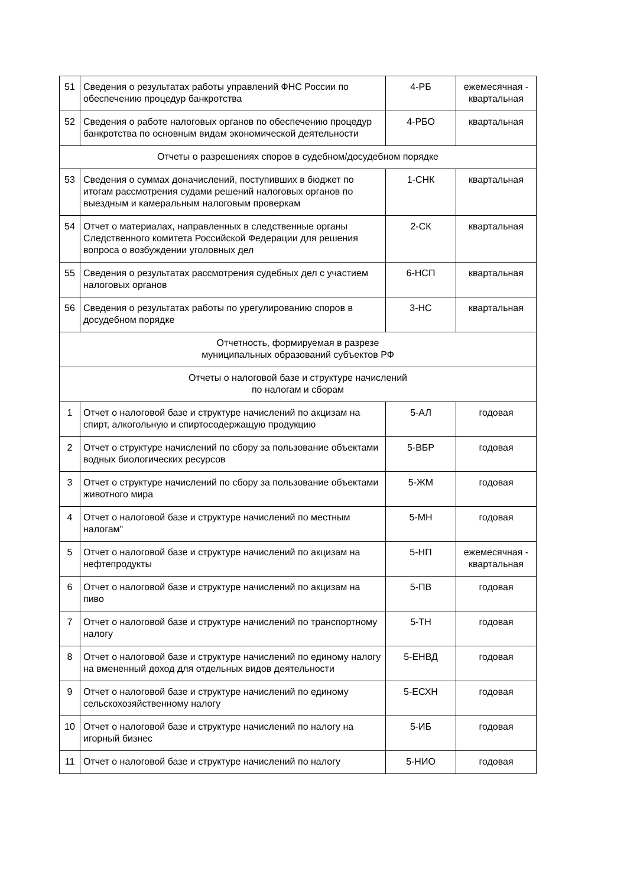| 51 | Сведения о результатах работы управлений ФНС России по обеспечению процедур банкротства | 4-РБ | ежемесячная - квартальная |
| 52 | Сведения о работе налоговых органов по обеспечению процедур банкротства по основным видам экономической деятельности | 4-РБО | квартальная |
| Отчеты о разрешениях споров в судебном/досудебном порядке | | | |
| 53 | Сведения о суммах доначислений, поступивших в бюджет по итогам рассмотрения судами решений налоговых органов по выездным и камеральным налоговым проверкам | 1-СНК | квартальная |
| 54 | Отчет о материалах, направленных в следственные органы Следственного комитета Российской Федерации для решения вопроса о возбуждении уголовных дел | 2-СК | квартальная |
| 55 | Сведения о результатах рассмотрения судебных дел с участием налоговых органов | 6-НСП | квартальная |
| 56 | Сведения о результатах работы по урегулированию споров в досудебном порядке | 3-НС | квартальная |
| Отчетность, формируемая в разрезе муниципальных образований субъектов РФ | | | |
| Отчеты о налоговой базе и структуре начислений по налогам и сборам | | | |
| 1 | Отчет о налоговой базе и структуре начислений по акцизам на спирт, алкогольную и спиртосодержащую продукцию | 5-АЛ | годовая |
| 2 | Отчет о структуре начислений по сбору за пользование объектами водных биологических ресурсов | 5-ВБР | годовая |
| 3 | Отчет о структуре начислений по сбору за пользование объектами животного мира | 5-ЖМ | годовая |
| 4 | Отчет о налоговой базе и структуре начислений по местным налогам" | 5-МН | годовая |
| 5 | Отчет о налоговой базе и структуре начислений по акцизам на нефтепродукты | 5-НП | ежемесячная - квартальная |
| 6 | Отчет о налоговой базе и структуре начислений по акцизам на пиво | 5-ПВ | годовая |
| 7 | Отчет о налоговой базе и структуре начислений по транспортному налогу | 5-ТН | годовая |
| 8 | Отчет о налоговой базе и структуре начислений по единому налогу на вмененный доход для отдельных видов деятельности | 5-ЕНВД | годовая |
| 9 | Отчет о налоговой базе и структуре начислений по единому сельскохозяйственному налогу | 5-ЕСХН | годовая |
| 10 | Отчет о налоговой базе и структуре начислений по налогу на игорный бизнес | 5-ИБ | годовая |
| 11 | Отчет о налоговой базе и структуре начислений по налогу | 5-НИО | годовая |